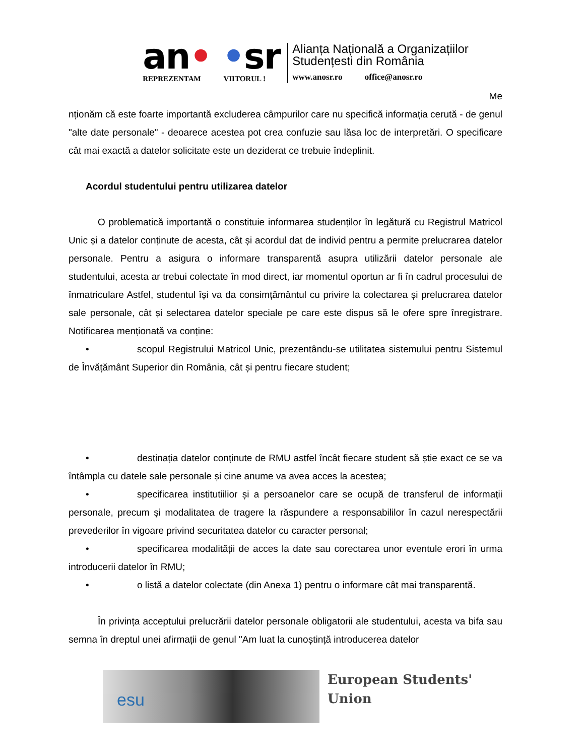an• •sr
REPREZENTAM VIITORUL !
Alianța Națională a Organizațiilor
Studențesti din România
www.anosr.ro office@anosr.ro
Me
nționăm că este foarte importantă excluderea câmpurilor care nu specifică informația cerută - de genul "alte date personale" - deoarece acestea pot crea confuzie sau lăsa loc de interpretări. O specificare cât mai exactă a datelor solicitate este un deziderat ce trebuie îndeplinit.
Acordul studentului pentru utilizarea datelor
O problematică importantă o constituie informarea studenților în legătură cu Registrul Matricol Unic și a datelor conținute de acesta, cât și acordul dat de individ pentru a permite prelucrarea datelor personale. Pentru a asigura o informare transparentă asupra utilizării datelor personale ale studentului, acesta ar trebui colectate în mod direct, iar momentul oportun ar fi în cadrul procesului de înmatriculare Astfel, studentul își va da consimțământul cu privire la colectarea și prelucrarea datelor sale personale, cât și selectarea datelor speciale pe care este dispus să le ofere spre înregistrare. Notificarea menționată va conține:
• scopul Registrului Matricol Unic, prezentându-se utilitatea sistemului pentru Sistemul de Învățământ Superior din România, cât și pentru fiecare student;
• destinația datelor conținute de RMU astfel încât fiecare student să știe exact ce se va întâmpla cu datele sale personale și cine anume va avea acces la acestea;
• specificarea institutiilior și a persoanelor care se ocupă de transferul de informații personale, precum și modalitatea de tragere la răspundere a responsabililor în cazul nerespectării prevederilor în vigoare privind securitatea datelor cu caracter personal;
• specificarea modalității de acces la date sau corectarea unor eventule erori în urma introducerii datelor în RMU;
• o listă a datelor colectate (din Anexa 1) pentru o informare cât mai transparentă.
În privința acceptului prelucrării datelor personale obligatorii ale studentului, acesta va bifa sau semna în dreptul unei afirmații de genul "Am luat la cunoștință introducerea datelor
esu
European Students'
Union